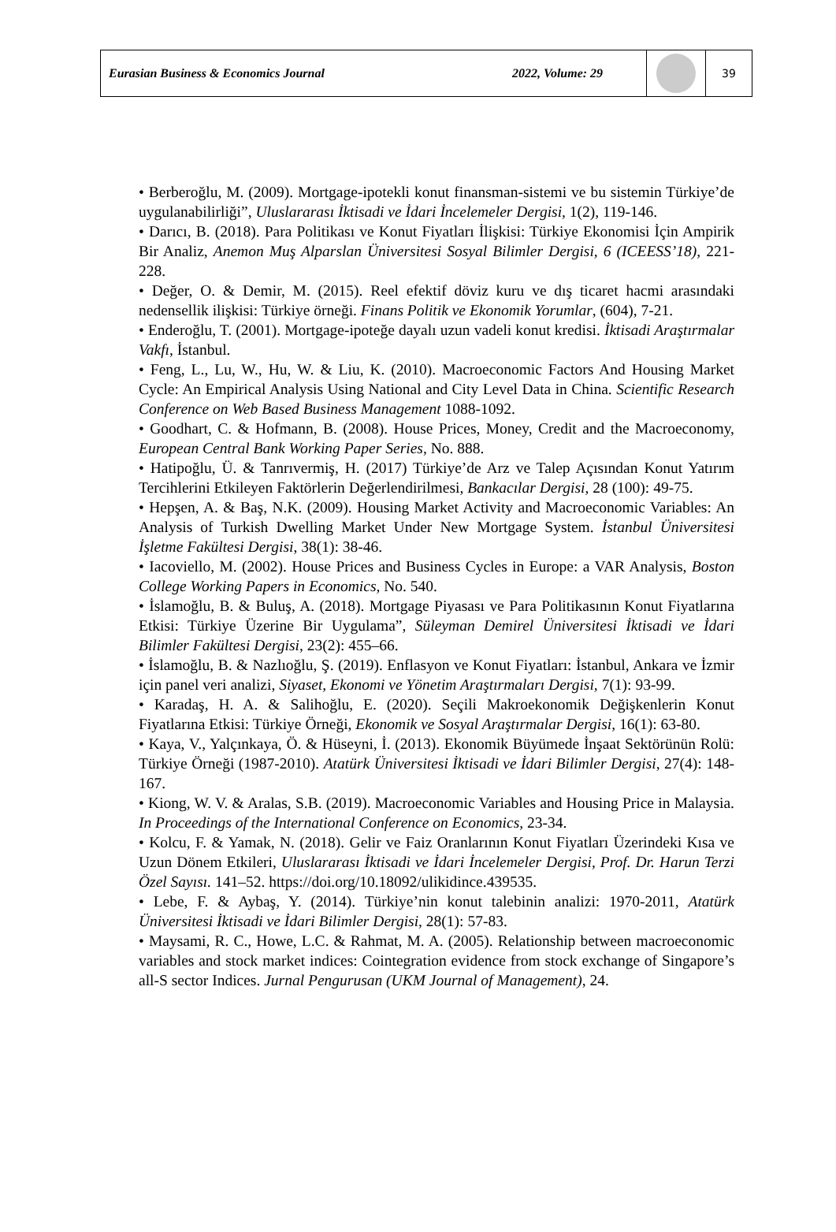Eurasian Business & Economics Journal
2022, Volume: 29 39
• Berberoğlu, M. (2009). Mortgage-ipotekli konut finansman-sistemi ve bu sistemin Türkiye’de uygulanabilirliği”, Uluslararası İktisadi ve İdari İncelemeler Dergisi, 1(2), 119-146.
• Darıcı, B. (2018). Para Politikası ve Konut Fiyatları İlişkisi: Türkiye Ekonomisi İçin Ampirik Bir Analiz, Anemon Muş Alparslan Üniversitesi Sosyal Bilimler Dergisi, 6 (ICEESS’18), 221-228.
• Değer, O. & Demir, M. (2015). Reel efektif döviz kuru ve dış ticaret hacmi arasındaki nedensellik ilişkisi: Türkiye örneği. Finans Politik ve Ekonomik Yorumlar, (604), 7-21.
• Enderoğlu, T. (2001). Mortgage-ipoteğe dayalı uzun vadeli konut kredisi. İktisadi Araştırmalar Vakfı, İstanbul.
• Feng, L., Lu, W., Hu, W. & Liu, K. (2010). Macroeconomic Factors And Housing Market Cycle: An Empirical Analysis Using National and City Level Data in China. Scientific Research Conference on Web Based Business Management 1088-1092.
• Goodhart, C. & Hofmann, B. (2008). House Prices, Money, Credit and the Macroeconomy, European Central Bank Working Paper Series, No. 888.
• Hatipoğlu, Ü. & Tanrıvermiş, H. (2017) Türkiye’de Arz ve Talep Açısından Konut Yatırım Tercihlerini Etkileyen Faktörlerin Değerlendirilmesi, Bankacılar Dergisi, 28 (100): 49-75.
• Hepşen, A. & Baş, N.K. (2009). Housing Market Activity and Macroeconomic Variables: An Analysis of Turkish Dwelling Market Under New Mortgage System. İstanbul Üniversitesi İşletme Fakültesi Dergisi, 38(1): 38-46.
• Iacoviello, M. (2002). House Prices and Business Cycles in Europe: a VAR Analysis, Boston College Working Papers in Economics, No. 540.
• İslamoğlu, B. & Buluş, A. (2018). Mortgage Piyasası ve Para Politikasının Konut Fiyatlarına Etkisi: Türkiye Üzerine Bir Uygulama”, Süleyman Demirel Üniversitesi İktisadi ve İdari Bilimler Fakültesi Dergisi, 23(2): 455–66.
• İslamoğlu, B. & Nazlıoğlu, Ş. (2019). Enflasyon ve Konut Fiyatları: İstanbul, Ankara ve İzmir için panel veri analizi, Siyaset, Ekonomi ve Yönetim Araştırmaları Dergisi, 7(1): 93-99.
• Karadaş, H. A. & Salihoğlu, E. (2020). Seçili Makroekonomik Değişkenlerin Konut Fiyatlarına Etkisi: Türkiye Örneği, Ekonomik ve Sosyal Araştırmalar Dergisi, 16(1): 63-80.
• Kaya, V., Yalçınkaya, Ö. & Hüseyni, İ. (2013). Ekonomik Büyümede İnşaat Sektörünün Rolü: Türkiye Örneği (1987-2010). Atatürk Üniversitesi İktisadi ve İdari Bilimler Dergisi, 27(4): 148-167.
• Kiong, W. V. & Aralas, S.B. (2019). Macroeconomic Variables and Housing Price in Malaysia. In Proceedings of the International Conference on Economics, 23-34.
• Kolcu, F. & Yamak, N. (2018). Gelir ve Faiz Oranlarının Konut Fiyatları Üzerindeki Kısa ve Uzun Dönem Etkileri, Uluslararası İktisadi ve İdari İncelemeler Dergisi, Prof. Dr. Harun Terzi Özel Sayısı. 141–52. https://doi.org/10.18092/ulikidince.439535.
• Lebe, F. & Aybaş, Y. (2014). Türkiye’nin konut talebinin analizi: 1970-2011, Atatürk Üniversitesi İktisadi ve İdari Bilimler Dergisi, 28(1): 57-83.
• Maysami, R. C., Howe, L.C. & Rahmat, M. A. (2005). Relationship between macroeconomic variables and stock market indices: Cointegration evidence from stock exchange of Singapore’s all-S sector Indices. Jurnal Pengurusan (UKM Journal of Management), 24.